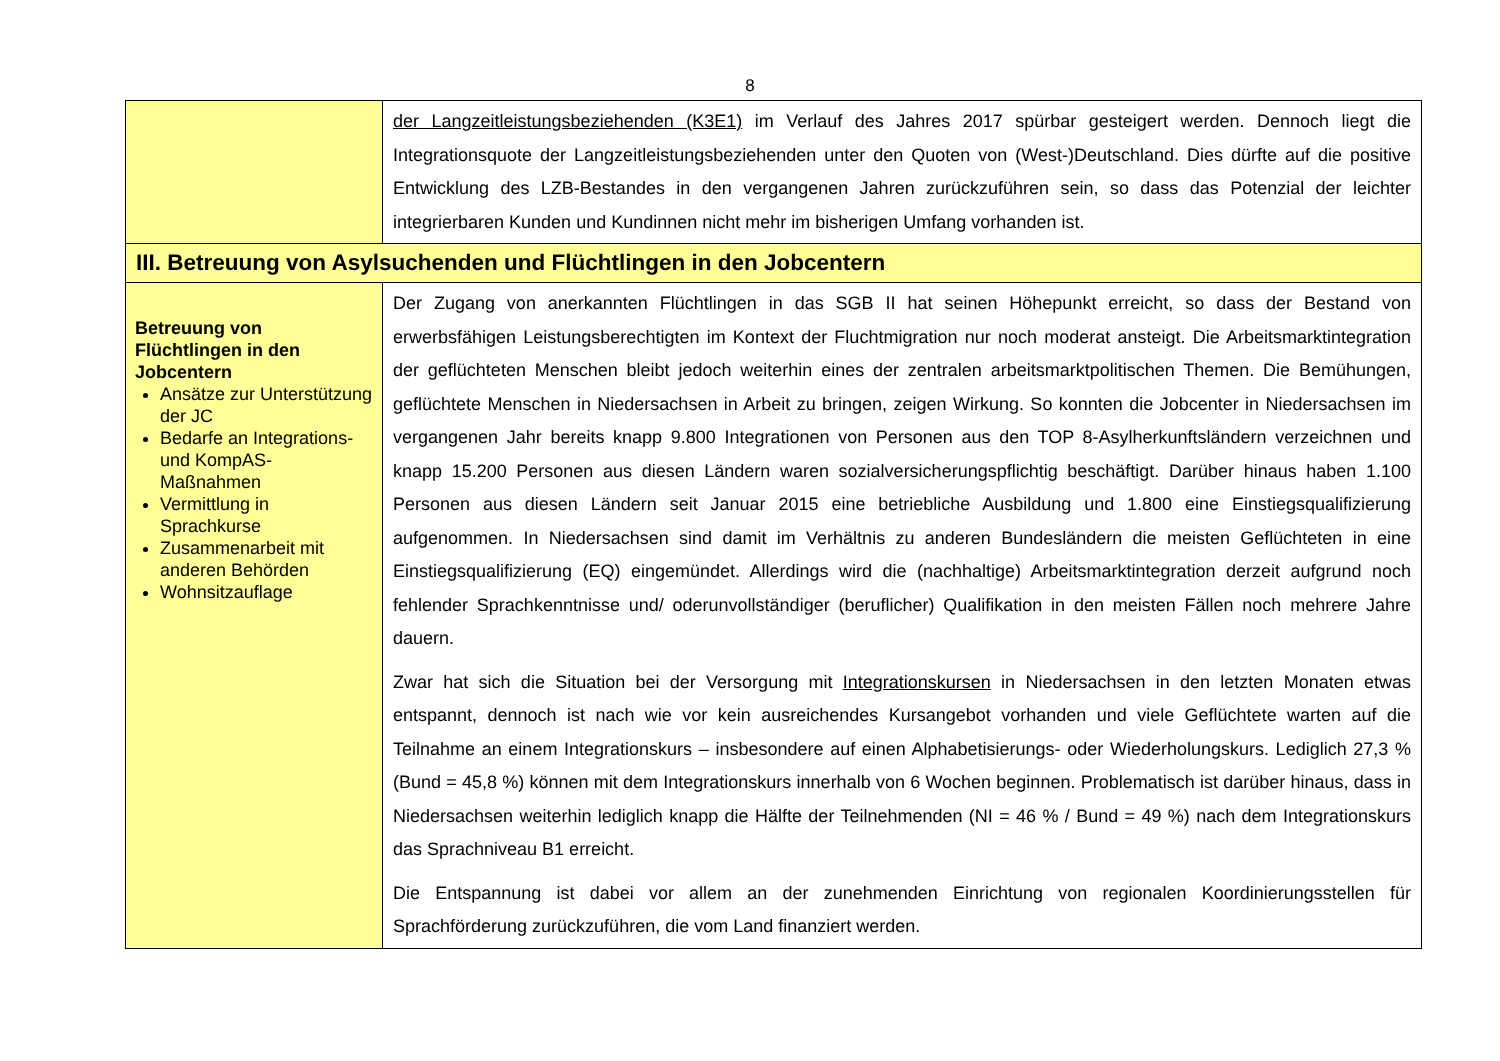8
| | der Langzeitleistungsbeziehenden (K3E1) im Verlauf des Jahres 2017 spürbar gesteigert werden. Dennoch liegt die Integrationsquote der Langzeitleistungsbeziehenden unter den Quoten von (West-)Deutschland. Dies dürfte auf die positive Entwicklung des LZB-Bestandes in den vergangenen Jahren zurückzuführen sein, so dass das Potenzial der leichter integrierbaren Kunden und Kundinnen nicht mehr im bisherigen Umfang vorhanden ist. |
| III. Betreuung von Asylsuchenden und Flüchtlingen in den Jobcentern | |
| Betreuung von Flüchtlingen in den Jobcentern Ansätze zur Unterstützung der JC Bedarfe an Integrations- und KompAS-Maßnahmen Vermittlung in Sprachkurse Zusammenarbeit mit anderen Behörden Wohnsitzauflage | Der Zugang von anerkannten Flüchtlingen in das SGB II hat seinen Höhepunkt erreicht, so dass der Bestand von erwerbsfähigen Leistungsberechtigten im Kontext der Fluchtmigration nur noch moderat ansteigt. Die Arbeitsmarktintegration der geflüchteten Menschen bleibt jedoch weiterhin eines der zentralen arbeitsmarktpolitischen Themen. Die Bemühungen, geflüchtete Menschen in Niedersachsen in Arbeit zu bringen, zeigen Wirkung. So konnten die Jobcenter in Niedersachsen im vergangenen Jahr bereits knapp 9.800 Integrationen von Personen aus den TOP 8-Asylherkunftsländern verzeichnen und knapp 15.200 Personen aus diesen Ländern waren sozialversicherungspflichtig beschäftigt. Darüber hinaus haben 1.100 Personen aus diesen Ländern seit Januar 2015 eine betriebliche Ausbildung und 1.800 eine Einstiegsqualifizierung aufgenommen. In Niedersachsen sind damit im Verhältnis zu anderen Bundesländern die meisten Geflüchteten in eine Einstiegsqualifizierung (EQ) eingemündet. Allerdings wird die (nachhaltige) Arbeitsmarktintegration derzeit aufgrund noch fehlender Sprachkenntnisse und/ oderunvollständiger (beruflicher) Qualifikation in den meisten Fällen noch mehrere Jahre dauern. Zwar hat sich die Situation bei der Versorgung mit Integrationskursen in Niedersachsen in den letzten Monaten etwas entspannt, dennoch ist nach wie vor kein ausreichendes Kursangebot vorhanden und viele Geflüchtete warten auf die Teilnahme an einem Integrationskurs – insbesondere auf einen Alphabetisierungs- oder Wiederholungskurs. Lediglich 27,3 % (Bund = 45,8 %) können mit dem Integrationskurs innerhalb von 6 Wochen beginnen. Problematisch ist darüber hinaus, dass in Niedersachsen weiterhin lediglich knapp die Hälfte der Teilnehmenden (NI = 46 % / Bund = 49 %) nach dem Integrationskurs das Sprachniveau B1 erreicht. Die Entspannung ist dabei vor allem an der zunehmenden Einrichtung von regionalen Koordinierungsstellen für Sprachförderung zurückzuführen, die vom Land finanziert werden. |